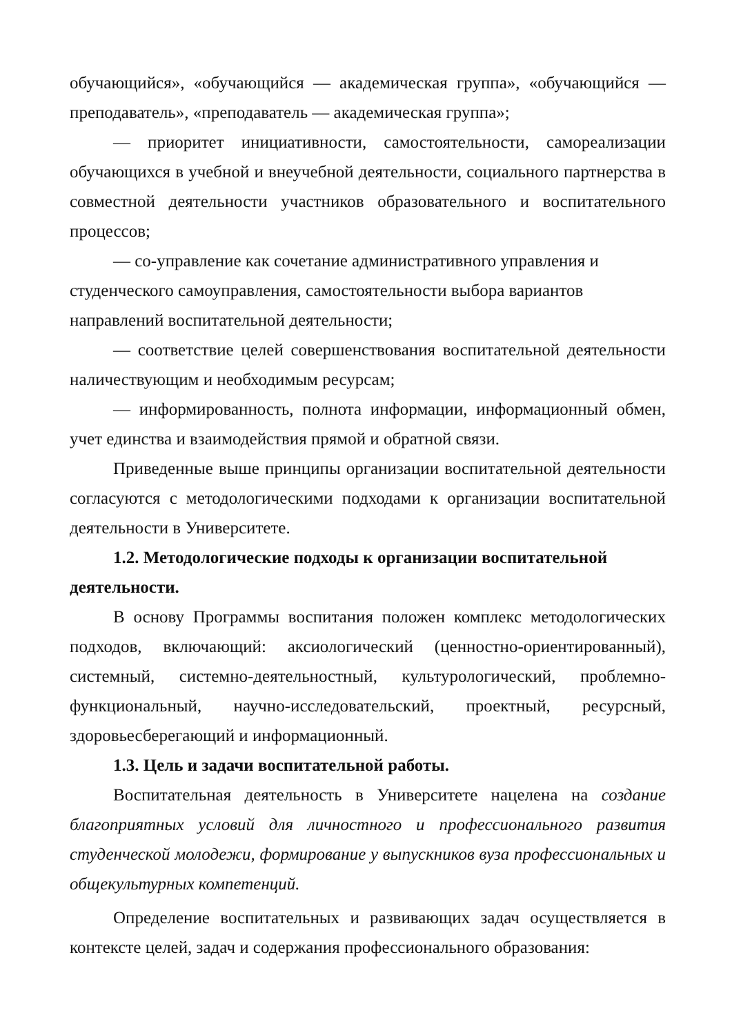обучающийся», «обучающийся — академическая группа», «обучающийся — преподаватель», «преподаватель — академическая группа»;
— приоритет инициативности, самостоятельности, самореализации обучающихся в учебной и внеучебной деятельности, социального партнерства в совместной деятельности участников образовательного и воспитательного процессов;
— со-управление как сочетание административного управления и студенческого самоуправления, самостоятельности выбора вариантов направлений воспитательной деятельности;
— соответствие целей совершенствования воспитательной деятельности наличествующим и необходимым ресурсам;
— информированность, полнота информации, информационный обмен, учет единства и взаимодействия прямой и обратной связи.
Приведенные выше принципы организации воспитательной деятельности согласуются с методологическими подходами к организации воспитательной деятельности в Университете.
1.2. Методологические подходы к организации воспитательной деятельности.
В основу Программы воспитания положен комплекс методологических подходов, включающий: аксиологический (ценностно-ориентированный), системный, системно-деятельностный, культурологический, проблемно-функциональный, научно-исследовательский, проектный, ресурсный, здоровьесберегающий и информационный.
1.3. Цель и задачи воспитательной работы.
Воспитательная деятельность в Университете нацелена на создание благоприятных условий для личностного и профессионального развития студенческой молодежи, формирование у выпускников вуза профессиональных и общекультурных компетенций.
Определение воспитательных и развивающих задач осуществляется в контексте целей, задач и содержания профессионального образования: